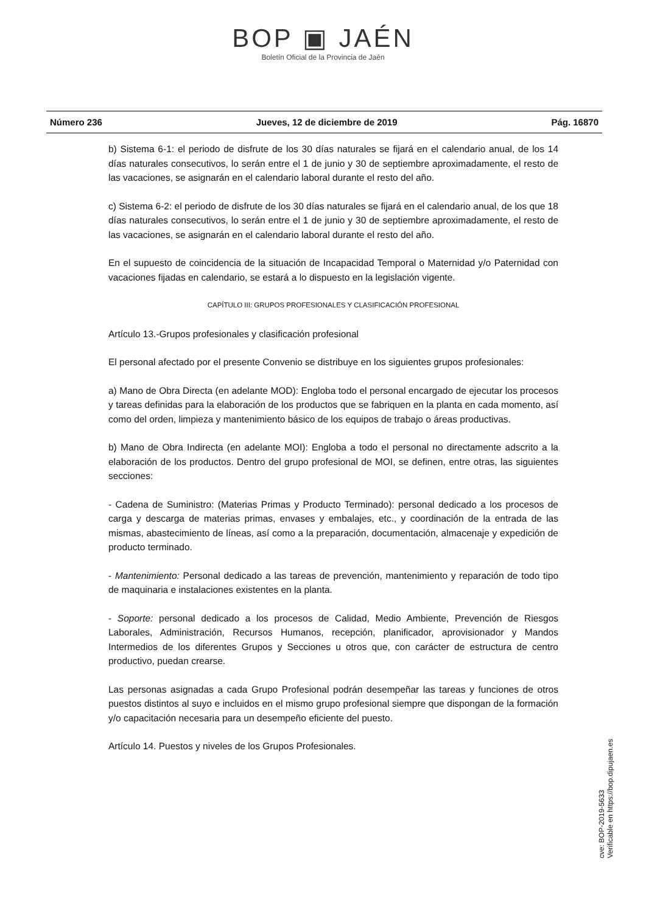BOP ▣ JAÉN
Boletín Oficial de la Provincia de Jaén
Número 236 Jueves, 12 de diciembre de 2019 Pág. 16870
b) Sistema 6-1: el periodo de disfrute de los 30 días naturales se fijará en el calendario anual, de los 14 días naturales consecutivos, lo serán entre el 1 de junio y 30 de septiembre aproximadamente, el resto de las vacaciones, se asignarán en el calendario laboral durante el resto del año.
c) Sistema 6-2: el periodo de disfrute de los 30 días naturales se fijará en el calendario anual, de los que 18 días naturales consecutivos, lo serán entre el 1 de junio y 30 de septiembre aproximadamente, el resto de las vacaciones, se asignarán en el calendario laboral durante el resto del año.
En el supuesto de coincidencia de la situación de Incapacidad Temporal o Maternidad y/o Paternidad con vacaciones fijadas en calendario, se estará a lo dispuesto en la legislación vigente.
CAPÍTULO III: GRUPOS PROFESIONALES Y CLASIFICACIÓN PROFESIONAL
Artículo 13.-Grupos profesionales y clasificación profesional
El personal afectado por el presente Convenio se distribuye en los siguientes grupos profesionales:
a) Mano de Obra Directa (en adelante MOD): Engloba todo el personal encargado de ejecutar los procesos y tareas definidas para la elaboración de los productos que se fabriquen en la planta en cada momento, así como del orden, limpieza y mantenimiento básico de los equipos de trabajo o áreas productivas.
b) Mano de Obra Indirecta (en adelante MOI): Engloba a todo el personal no directamente adscrito a la elaboración de los productos. Dentro del grupo profesional de MOI, se definen, entre otras, las siguientes secciones:
- Cadena de Suministro: (Materias Primas y Producto Terminado): personal dedicado a los procesos de carga y descarga de materias primas, envases y embalajes, etc., y coordinación de la entrada de las mismas, abastecimiento de líneas, así como a la preparación, documentación, almacenaje y expedición de producto terminado.
- Mantenimiento: Personal dedicado a las tareas de prevención, mantenimiento y reparación de todo tipo de maquinaria e instalaciones existentes en la planta.
- Soporte: personal dedicado a los procesos de Calidad, Medio Ambiente, Prevención de Riesgos Laborales, Administración, Recursos Humanos, recepción, planificador, aprovisionador y Mandos Intermedios de los diferentes Grupos y Secciones u otros que, con carácter de estructura de centro productivo, puedan crearse.
Las personas asignadas a cada Grupo Profesional podrán desempeñar las tareas y funciones de otros puestos distintos al suyo e incluidos en el mismo grupo profesional siempre que dispongan de la formación y/o capacitación necesaria para un desempeño eficiente del puesto.
Artículo 14. Puestos y niveles de los Grupos Profesionales.
cve: BOP-2019-5633
Verificable en https://bop.dipujaen.es